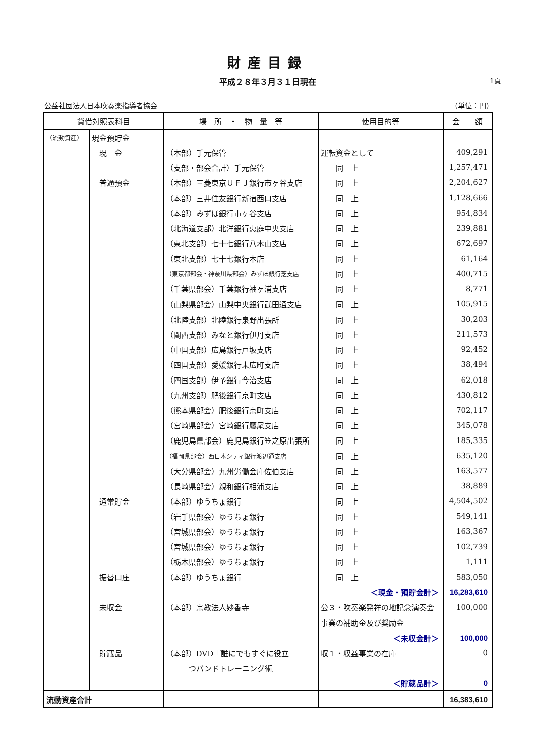財産目録
平成２８年３月３１日現在 1頁
公益社団法人日本吹奏楽指導者協会 （単位：円）
| 貸借対照表科目 | | 場 所 ・ 物 量 等 | 使用目的等 | 金 額 |
| --- | --- | --- | --- | --- |
| （流動資産） | 現金預貯金 | | | |
| | 現 金 | （本部）手元保管 | 運転資金として | 409,291 |
| | | （支部・部会合計）手元保管 | 同 上 | 1,257,471 |
| | 普通預金 | （本部）三菱東京ＵＦＪ銀行市ヶ谷支店 | 同 上 | 2,204,627 |
| | | （本部）三井住友銀行新宿西口支店 | 同 上 | 1,128,666 |
| | | （本部）みずほ銀行市ヶ谷支店 | 同 上 | 954,834 |
| | | （北海道支部）北洋銀行恵庭中央支店 | 同 上 | 239,881 |
| | | （東北支部）七十七銀行八木山支店 | 同 上 | 672,697 |
| | | （東北支部）七十七銀行本店 | 同 上 | 61,164 |
| | | （東京都部会・神奈川県部会）みずほ銀行芝支店 | 同 上 | 400,715 |
| | | （千葉県部会）千葉銀行袖ヶ浦支店 | 同 上 | 8,771 |
| | | （山梨県部会）山梨中央銀行武田通支店 | 同 上 | 105,915 |
| | | （北陸支部）北陸銀行泉野出張所 | 同 上 | 30,203 |
| | | （関西支部）みなと銀行伊丹支店 | 同 上 | 211,573 |
| | | （中国支部）広島銀行戸坂支店 | 同 上 | 92,452 |
| | | （四国支部）愛媛銀行末広町支店 | 同 上 | 38,494 |
| | | （四国支部）伊予銀行今治支店 | 同 上 | 62,018 |
| | | （九州支部）肥後銀行京町支店 | 同 上 | 430,812 |
| | | （熊本県部会）肥後銀行京町支店 | 同 上 | 702,117 |
| | | （宮崎県部会）宮崎銀行鷹尾支店 | 同 上 | 345,078 |
| | | （鹿児島県部会）鹿児島銀行笠之原出張所 | 同 上 | 185,335 |
| | | （福岡県部会）西日本シティ銀行渡辺通支店 | 同 上 | 635,120 |
| | | （大分県部会）九州労働金庫佐伯支店 | 同 上 | 163,577 |
| | | （長崎県部会）親和銀行相浦支店 | 同 上 | 38,889 |
| | 通常貯金 | （本部）ゆうちょ銀行 | 同 上 | 4,504,502 |
| | | （岩手県部会）ゆうちょ銀行 | 同 上 | 549,141 |
| | | （宮城県部会）ゆうちょ銀行 | 同 上 | 163,367 |
| | | （宮城県部会）ゆうちょ銀行 | 同 上 | 102,739 |
| | | （栃木県部会）ゆうちょ銀行 | 同 上 | 1,111 |
| | 振替口座 | （本部）ゆうちょ銀行 | 同 上 | 583,050 |
| | | | ＜現金・預貯金計＞ | 16,283,610 |
| | 未収金 | （本部）宗教法人妙香寺 | 公３・吹奏楽発祥の地記念演奏会 | 100,000 |
| | | | 事業の補助金及び奨励金 | |
| | | | ＜未収金計＞ | 100,000 |
| | 貯蔵品 | （本部）DVD『誰にでもすぐに役立 | 収１・収益事業の在庫 | 0 |
| | | つバンドトレーニング術』 | | |
| | | | ＜貯蔵品計＞ | 0 |
| 流動資産合計 | | | | 16,383,610 |